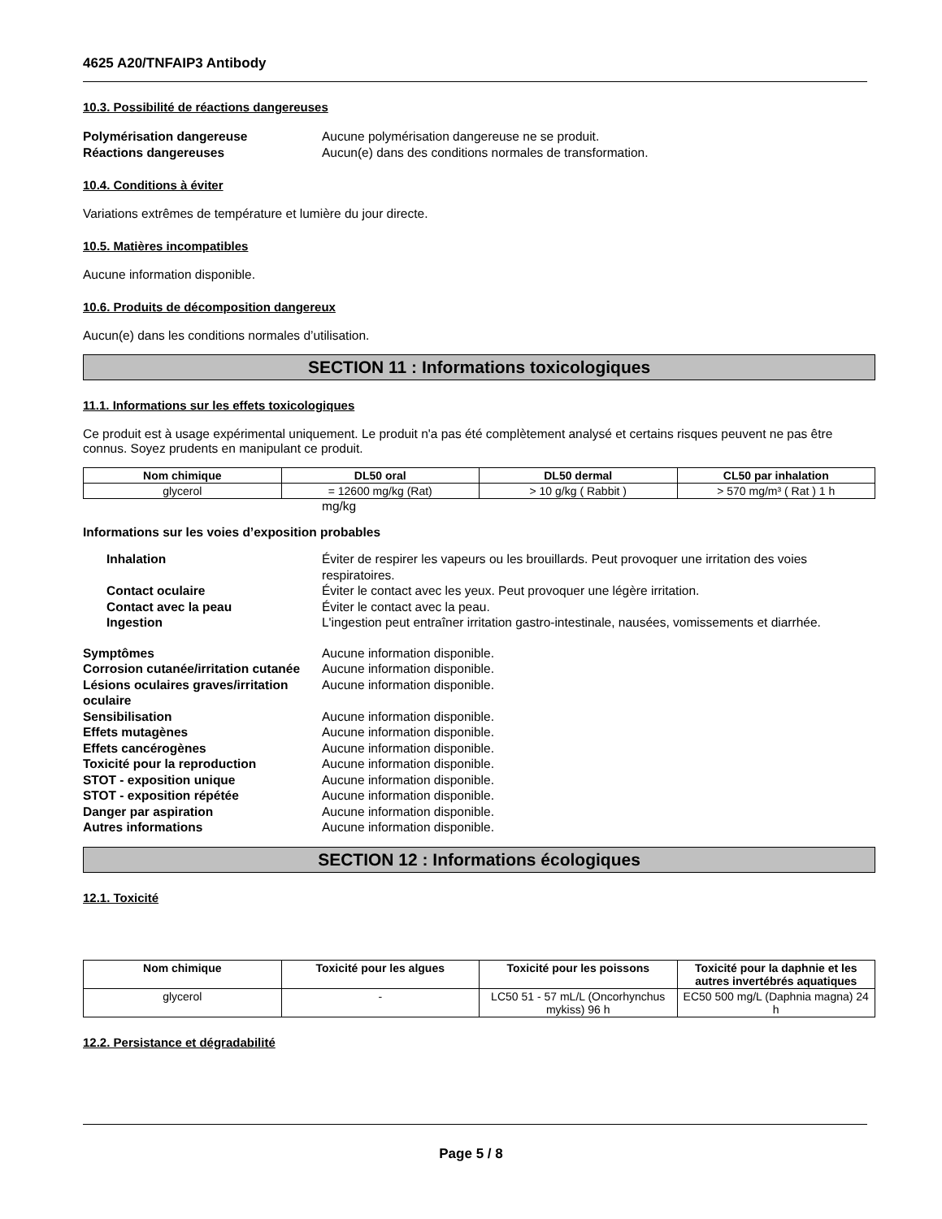4625 A20/TNFAIP3 Antibody
10.3. Possibilité de réactions dangereuses
Polymérisation dangereuse Aucune polymérisation dangereuse ne se produit. Réactions dangereuses Aucun(e) dans des conditions normales de transformation.
10.4. Conditions à éviter
Variations extrêmes de température et lumière du jour directe.
10.5. Matières incompatibles
Aucune information disponible.
10.6. Produits de décomposition dangereux
Aucun(e) dans les conditions normales d’utilisation.
SECTION 11 : Informations toxicologiques
11.1. Informations sur les effets toxicologiques
Ce produit est à usage expérimental uniquement. Le produit n'a pas été complètement analysé et certains risques peuvent ne pas être connus. Soyez prudents en manipulant ce produit.
| Nom chimique | DL50 oral | DL50 dermal | CL50 par inhalation |
| --- | --- | --- | --- |
| glycerol | = 12600 mg/kg (Rat) | > 10 g/kg ( Rabbit ) | > 570 mg/m³ ( Rat ) 1 h |
mg/kg
Informations sur les voies d’exposition probables
Inhalation Éviter de respirer les vapeurs ou les brouillards. Peut provoquer une irritation des voies respiratoires. Contact oculaire Éviter le contact avec les yeux. Peut provoquer une légère irritation. Contact avec la peau Éviter le contact avec la peau. Ingestion L'ingestion peut entraîner irritation gastro-intestinale, nausées, vomissements et diarrhée.
Symptômes Aucune information disponible. Corrosion cutanée/irritation cutanée Aucune information disponible. Lésions oculaires graves/irritation oculaire Aucune information disponible. Sensibilisation Aucune information disponible. Effets mutagènes Aucune information disponible. Effets cancérogènes Aucune information disponible. Toxicité pour la reproduction Aucune information disponible. STOT - exposition unique Aucune information disponible. STOT - exposition répétée Aucune information disponible. Danger par aspiration Aucune information disponible. Autres informations Aucune information disponible.
SECTION 12 : Informations écologiques
12.1. Toxicité
| Nom chimique | Toxicité pour les algues | Toxicité pour les poissons | Toxicité pour la daphnie et les autres invertébrés aquatiques |
| --- | --- | --- | --- |
| glycerol | - | LC50 51 - 57 mL/L (Oncorhynchus mykiss) 96 h | EC50 500 mg/L (Daphnia magna) 24 h |
12.2. Persistance et dégradabilité
Page 5 / 8